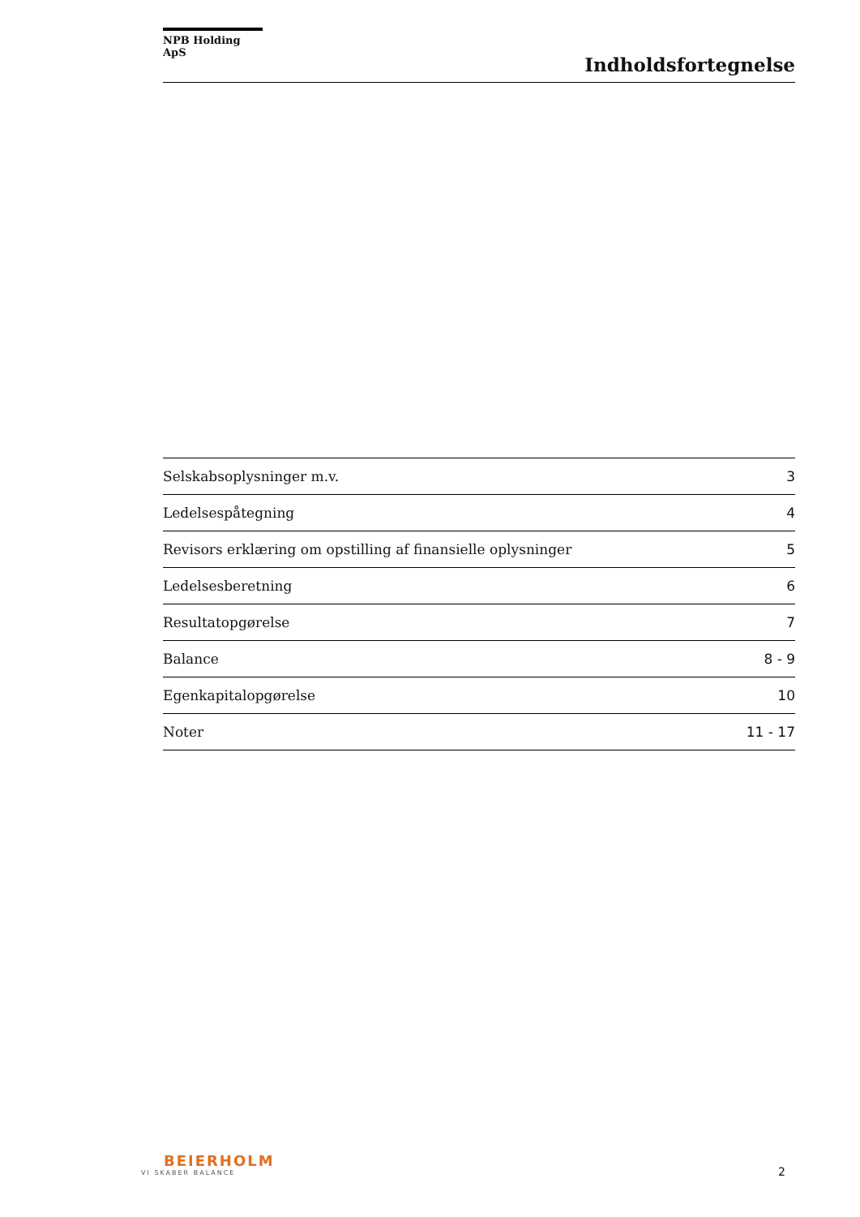NPB Holding ApS
Indholdsfortegnelse
| Selskabsoplysninger m.v. | 3 |
| Ledelsespåtegning | 4 |
| Revisors erklæring om opstilling af finansielle oplysninger | 5 |
| Ledelsesberetning | 6 |
| Resultatopgørelse | 7 |
| Balance | 8 - 9 |
| Egenkapitalopgørelse | 10 |
| Noter | 11 - 17 |
BEIERHOLM
VI SKABER BALANCE
2